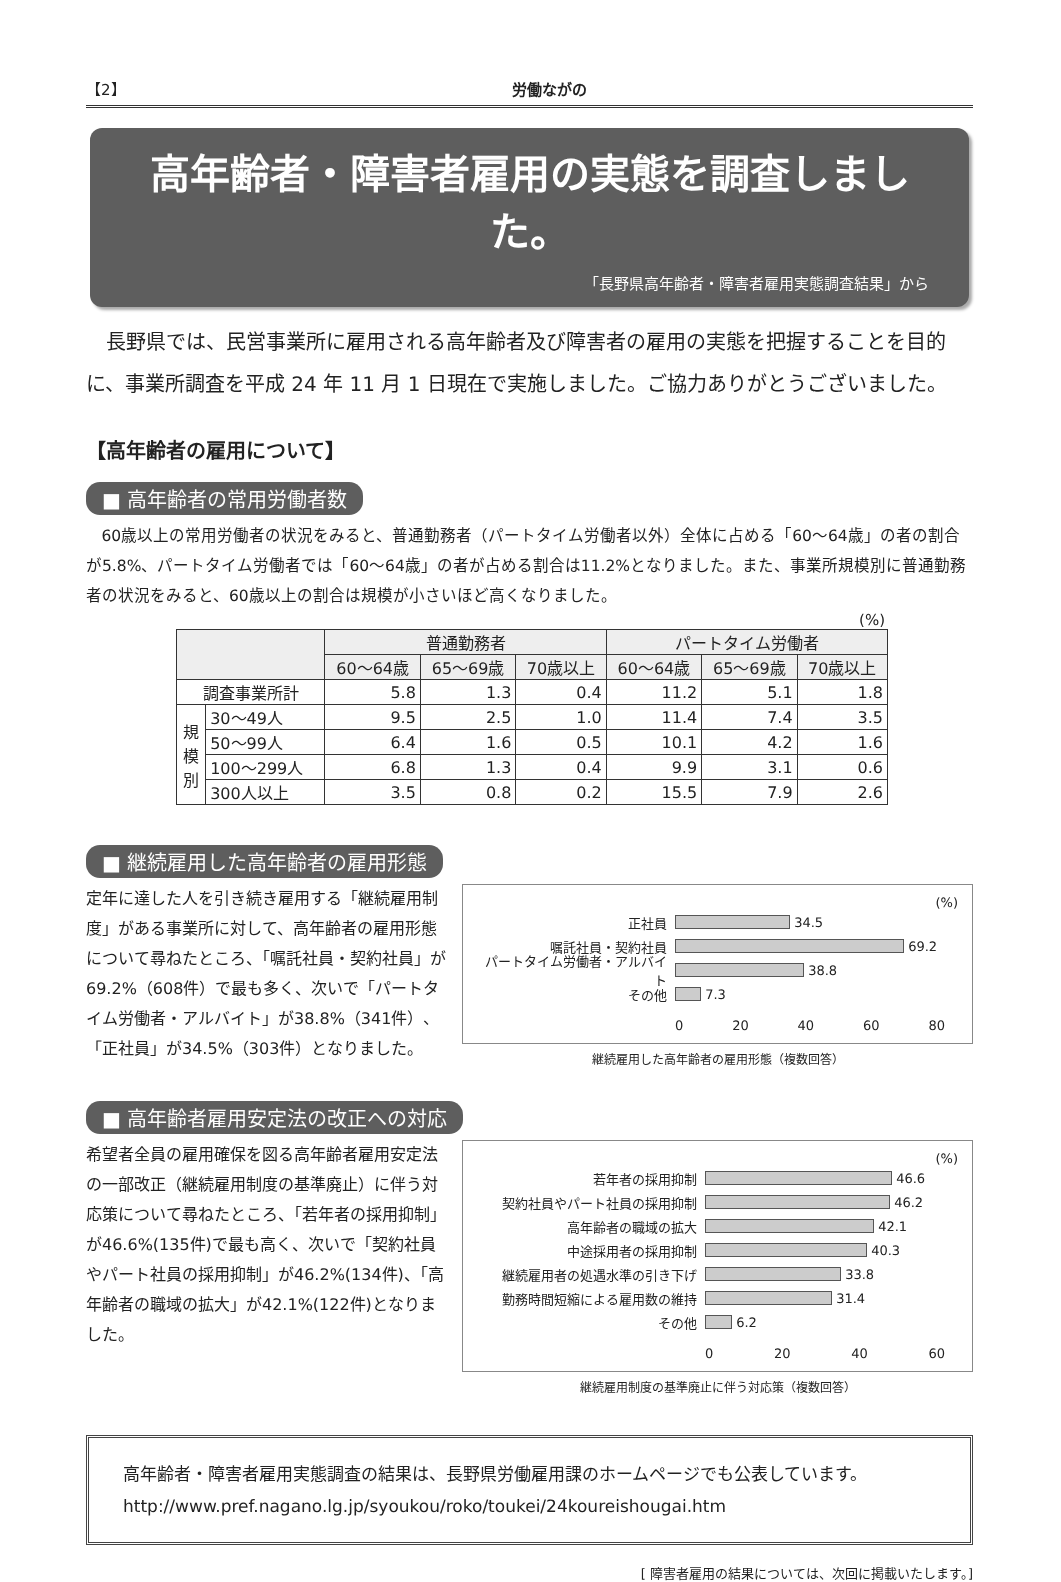【2】 労働ながの
高年齢者・障害者雇用の実態を調査しました。
「長野県高年齢者・障害者雇用実態調査結果」から
長野県では、民営事業所に雇用される高年齢者及び障害者の雇用の実態を把握することを目的に、事業所調査を平成 24 年 11 月 1 日現在で実施しました。ご協力ありがとうございました。
【高年齢者の雇用について】
■ 高年齢者の常用労働者数
60歳以上の常用労働者の状況をみると、普通勤務者（パートタイム労働者以外）全体に占める「60〜64歳」の者の割合が5.8%、パートタイム労働者では「60〜64歳」の者が占める割合は11.2%となりました。また、事業所規模別に普通勤務者の状況をみると、60歳以上の割合は規模が小さいほど高くなりました。
(%)
| | | 普通勤務者 | | | パートタイム労働者 | | |
| --- | --- | --- | --- | --- | --- | --- | --- |
| | | 60〜64歳 | 65〜69歳 | 70歳以上 | 60〜64歳 | 65〜69歳 | 70歳以上 |
| 調査事業所計 | | 5.8 | 1.3 | 0.4 | 11.2 | 5.1 | 1.8 |
| 規 模 別 | 30〜49人 | 9.5 | 2.5 | 1.0 | 11.4 | 7.4 | 3.5 |
| | 50〜99人 | 6.4 | 1.6 | 0.5 | 10.1 | 4.2 | 1.6 |
| | 100〜299人 | 6.8 | 1.3 | 0.4 | 9.9 | 3.1 | 0.6 |
| | 300人以上 | 3.5 | 0.8 | 0.2 | 15.5 | 7.9 | 2.6 |
■ 継続雇用した高年齢者の雇用形態
定年に達した人を引き続き雇用する「継続雇用制度」がある事業所に対して、高年齢者の雇用形態について尋ねたところ、「嘱託社員・契約社員」が69.2%（608件）で最も多く、次いで「パートタイム労働者・アルバイト」が38.8%（341件）、「正社員」が34.5%（303件）となりました。
(%)
正社員 34.5
嘱託社員・契約社員 69.2
パートタイム労働者・アルバイト 38.8
その他 7.3
0 20 40 60 80
継続雇用した高年齢者の雇用形態（複数回答）
■ 高年齢者雇用安定法の改正への対応
希望者全員の雇用確保を図る高年齢者雇用安定法の一部改正（継続雇用制度の基準廃止）に伴う対応策について尋ねたところ、「若年者の採用抑制」が46.6%(135件)で最も高く、次いで「契約社員やパート社員の採用抑制」が46.2%(134件)、「高年齢者の職域の拡大」が42.1%(122件)となりました。
(%)
若年者の採用抑制 46.6
契約社員やパート社員の採用抑制 46.2
高年齢者の職域の拡大 42.1
中途採用者の採用抑制 40.3
継続雇用者の処遇水準の引き下げ 33.8
勤務時間短縮による雇用数の維持 31.4
その他 6.2
0 20 40 60
継続雇用制度の基準廃止に伴う対応策（複数回答）
高年齢者・障害者雇用実態調査の結果は、長野県労働雇用課のホームページでも公表しています。
http://www.pref.nagano.lg.jp/syoukou/roko/toukei/24koureishougai.htm
[ 障害者雇用の結果については、次回に掲載いたします。]